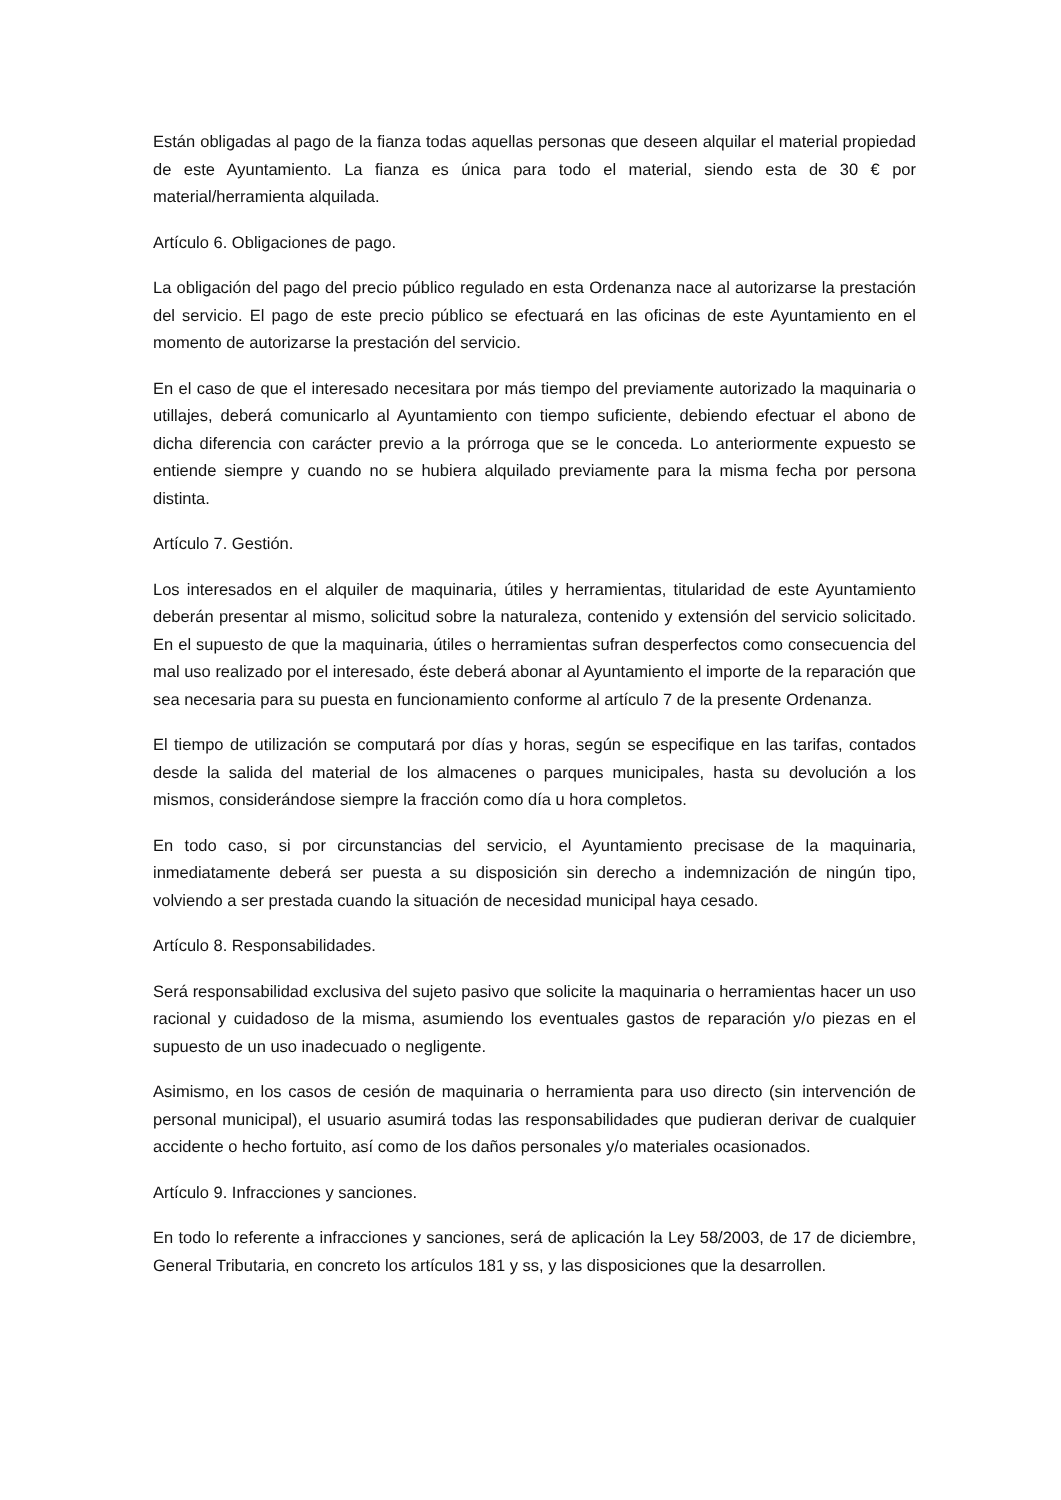Están obligadas al pago de la fianza todas aquellas personas que deseen alquilar el material propiedad de este Ayuntamiento. La fianza es única para todo el material, siendo esta de 30 € por material/herramienta alquilada.
Artículo 6. Obligaciones de pago.
La obligación del pago del precio público regulado en esta Ordenanza nace al autorizarse la prestación del servicio. El pago de este precio público se efectuará en las oficinas de este Ayuntamiento en el momento de autorizarse la prestación del servicio.
En el caso de que el interesado necesitara por más tiempo del previamente autorizado la maquinaria o utillajes, deberá comunicarlo al Ayuntamiento con tiempo suficiente, debiendo efectuar el abono de dicha diferencia con carácter previo a la prórroga que se le conceda. Lo anteriormente expuesto se entiende siempre y cuando no se hubiera alquilado previamente para la misma fecha por persona distinta.
Artículo 7. Gestión.
Los interesados en el alquiler de maquinaria, útiles y herramientas, titularidad de este Ayuntamiento deberán presentar al mismo, solicitud sobre la naturaleza, contenido y extensión del servicio solicitado. En el supuesto de que la maquinaria, útiles o herramientas sufran desperfectos como consecuencia del mal uso realizado por el interesado, éste deberá abonar al Ayuntamiento el importe de la reparación que sea necesaria para su puesta en funcionamiento conforme al artículo 7 de la presente Ordenanza.
El tiempo de utilización se computará por días y horas, según se especifique en las tarifas, contados desde la salida del material de los almacenes o parques municipales, hasta su devolución a los mismos, considerándose siempre la fracción como día u hora completos.
En todo caso, si por circunstancias del servicio, el Ayuntamiento precisase de la maquinaria, inmediatamente deberá ser puesta a su disposición sin derecho a indemnización de ningún tipo, volviendo a ser prestada cuando la situación de necesidad municipal haya cesado.
Artículo 8. Responsabilidades.
Será responsabilidad exclusiva del sujeto pasivo que solicite la maquinaria o herramientas hacer un uso racional y cuidadoso de la misma, asumiendo los eventuales gastos de reparación y/o piezas en el supuesto de un uso inadecuado o negligente.
Asimismo, en los casos de cesión de maquinaria o herramienta para uso directo (sin intervención de personal municipal), el usuario asumirá todas las responsabilidades que pudieran derivar de cualquier accidente o hecho fortuito, así como de los daños personales y/o materiales ocasionados.
Artículo 9. Infracciones y sanciones.
En todo lo referente a infracciones y sanciones, será de aplicación la Ley 58/2003, de 17 de diciembre, General Tributaria, en concreto los artículos 181 y ss, y las disposiciones que la desarrollen.